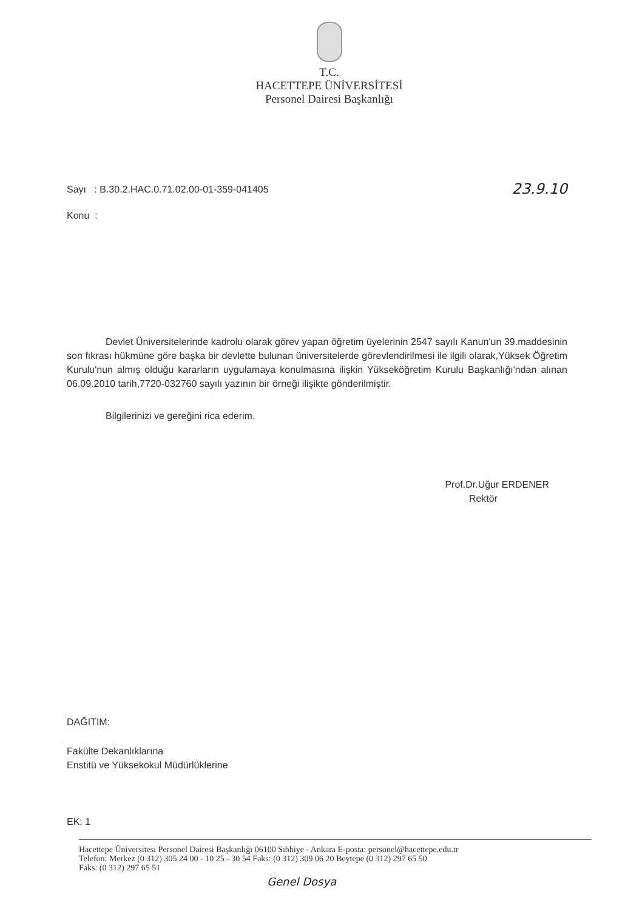T.C.
HACETTEPE ÜNİVERSİTESİ
Personel Dairesi Başkanlığı
Sayı : B.30.2.HAC.0.71.02.00-01-359-041405 23.9.10
Konu :
Devlet Üniversitelerinde kadrolu olarak görev yapan öğretim üyelerinin 2547 sayılı Kanun'un 39.maddesinin son fıkrası hükmüne göre başka bir devlette bulunan üniversitelerde görevlendirilmesi ile ilgili olarak,Yüksek Öğretim Kurulu'nun almış olduğu kararların uygulamaya konulmasına ilişkin Yükseköğretim Kurulu Başkanlığı'ndan alınan 06.09.2010 tarih,7720-032760 sayılı yazının bir örneği ilişikte gönderilmiştir.
Bilgilerinizi ve gereğini rica ederim.
Prof.Dr.Uğur ERDENER
Rektör
DAĞITIM:
Fakülte Dekanlıklarına
Enstitü ve Yüksekokul Müdürlüklerine
EK: 1
Hacettepe Üniversitesi Personel Dairesi Başkanlığı 06100 Sıhhiye - Ankara E-posta: personel@hacettepe.edu.tr
Telefon: Merkez (0 312) 305 24 00 - 10 25 - 30 54 Faks: (0 312) 309 06 20 Beytepe (0 312) 297 65 50
Faks: (0 312) 297 65 51
Genel Dosya